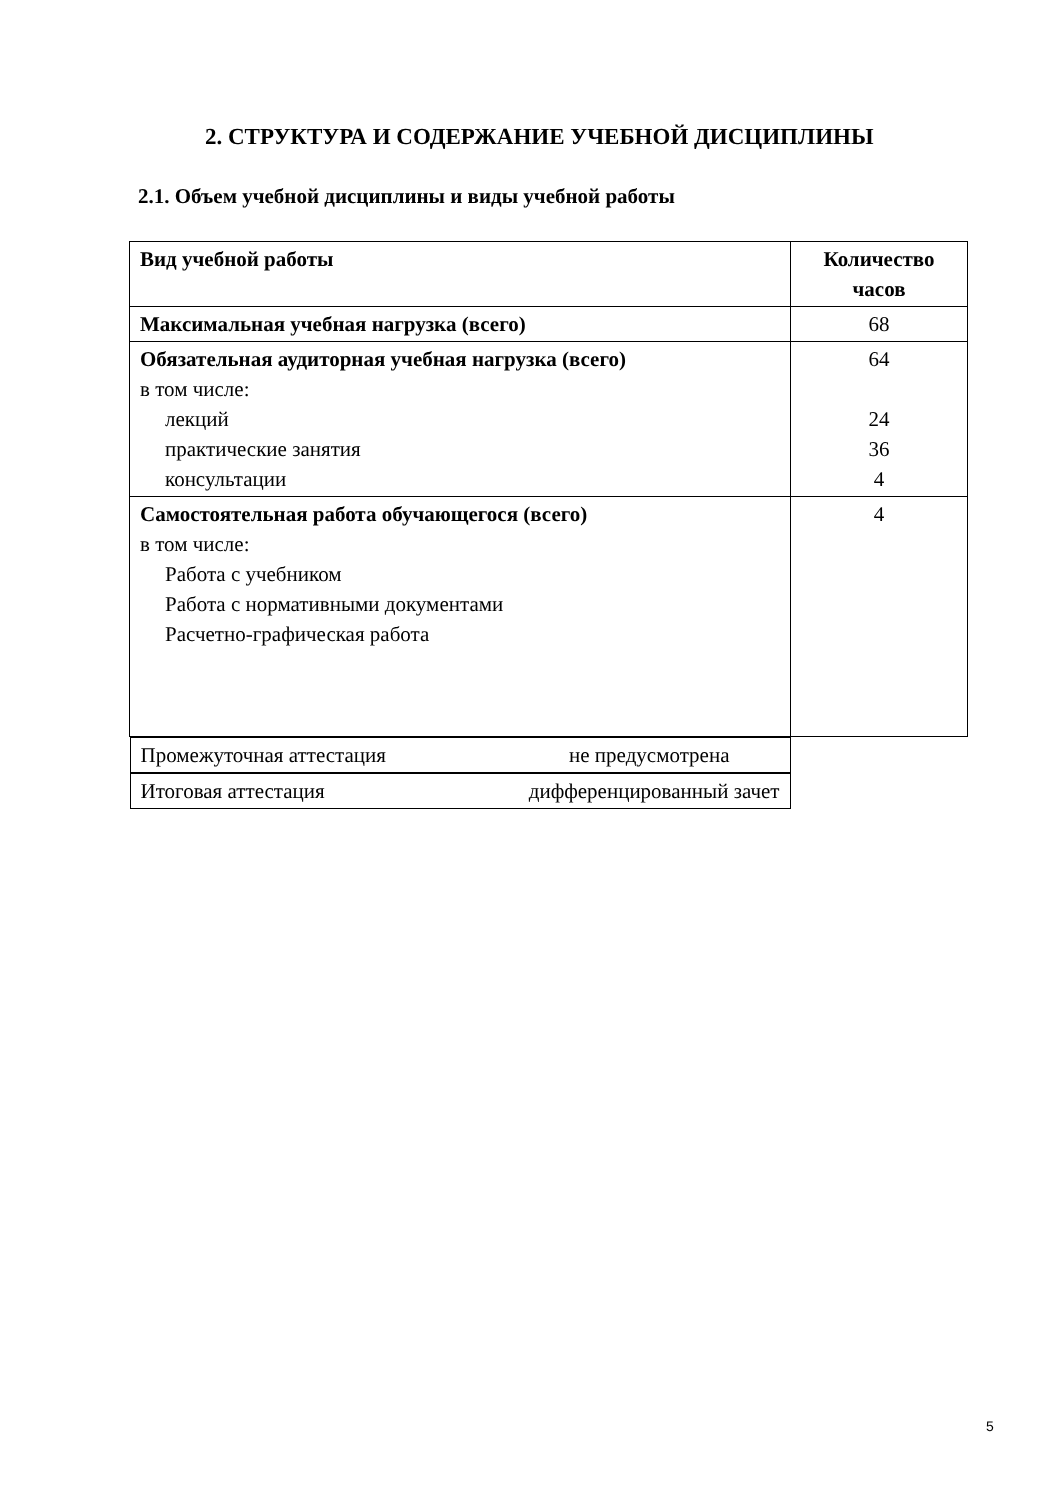2. СТРУКТУРА И СОДЕРЖАНИЕ УЧЕБНОЙ ДИСЦИПЛИНЫ
2.1. Объем учебной дисциплины и виды учебной работы
| Вид учебной работы | Количество часов |
| --- | --- |
| Максимальная учебная нагрузка (всего) | 68 |
| Обязательная аудиторная учебная нагрузка (всего) в том числе: лекций практические занятия консультации | 64 24 36 4 |
| Самостоятельная работа обучающегося (всего) в том числе: Работа с учебником Работа с нормативными документами Расчетно-графическая работа | 4 |
| Промежуточная аттестация не предусмотрена | |
| Итоговая аттестация дифференцированный зачет | |
5